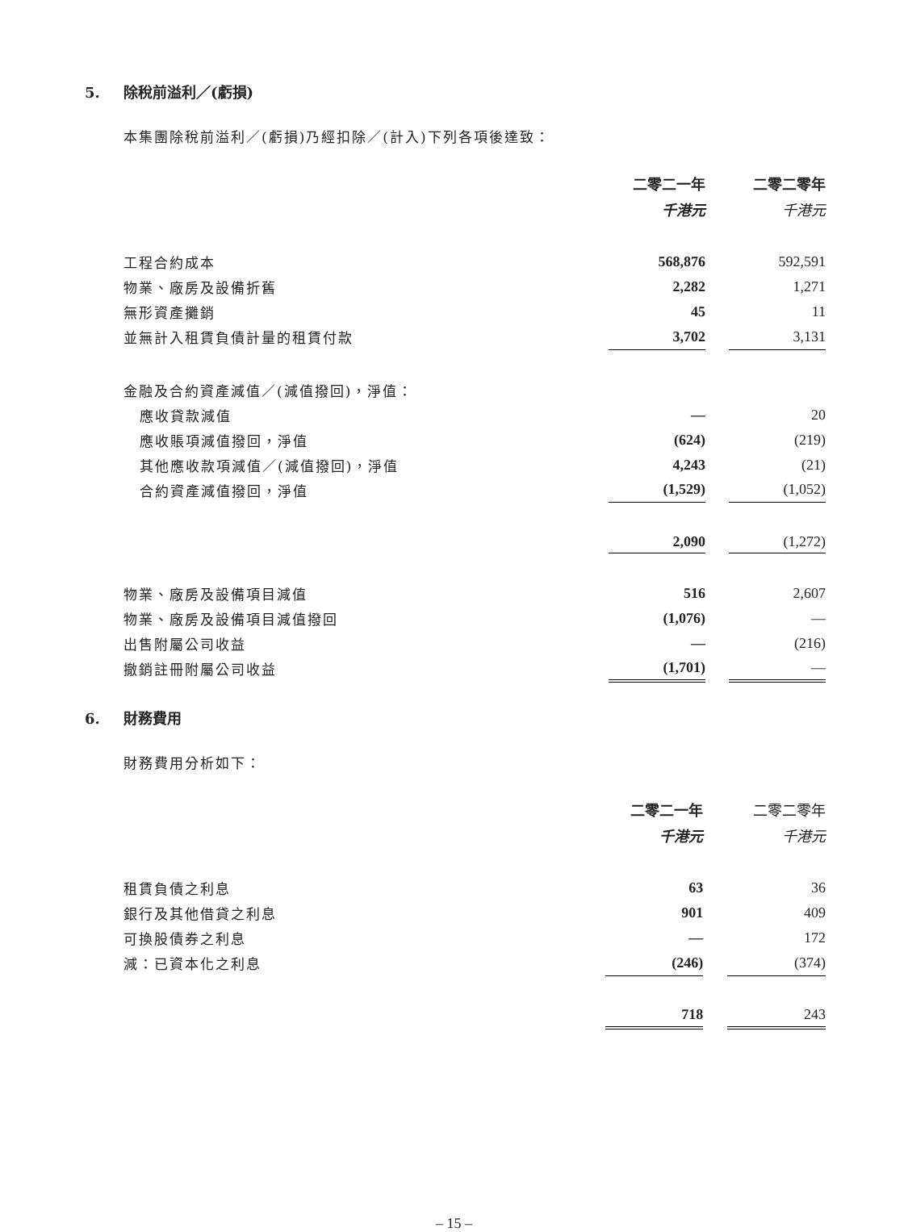5. 除稅前溢利／(虧損)
本集團除稅前溢利／(虧損)乃經扣除／(計入)下列各項後達致：
| | 二零二一年 | | 二零二零年 |
| | 千港元 | | 千港元 |
| 工程合約成本 | 568,876 | | 592,591 |
| 物業、廠房及設備折舊 | 2,282 | | 1,271 |
| 無形資產攤銷 | 45 | | 11 |
| 並無計入租賃負債計量的租賃付款 | 3,702 | | 3,131 |
| 金融及合約資產減值／(減值撥回)，淨值： | | | |
| 應收貸款減值 | — | | 20 |
| 應收賬項減值撥回，淨值 | (624) | | (219) |
| 其他應收款項減值／(減值撥回)，淨值 | 4,243 | | (21) |
| 合約資產減值撥回，淨值 | (1,529) | | (1,052) |
| | 2,090 | | (1,272) |
| 物業、廠房及設備項目減值 | 516 | | 2,607 |
| 物業、廠房及設備項目減值撥回 | (1,076) | | — |
| 出售附屬公司收益 | — | | (216) |
| 撤銷註冊附屬公司收益 | (1,701) | | — |
6. 財務費用
財務費用分析如下：
| | 二零二一年 | | 二零二零年 |
| | 千港元 | | 千港元 |
| 租賃負債之利息 | 63 | | 36 |
| 銀行及其他借貸之利息 | 901 | | 409 |
| 可換股債券之利息 | — | | 172 |
| 減：已資本化之利息 | (246) | | (374) |
| | 718 | | 243 |
– 15 –